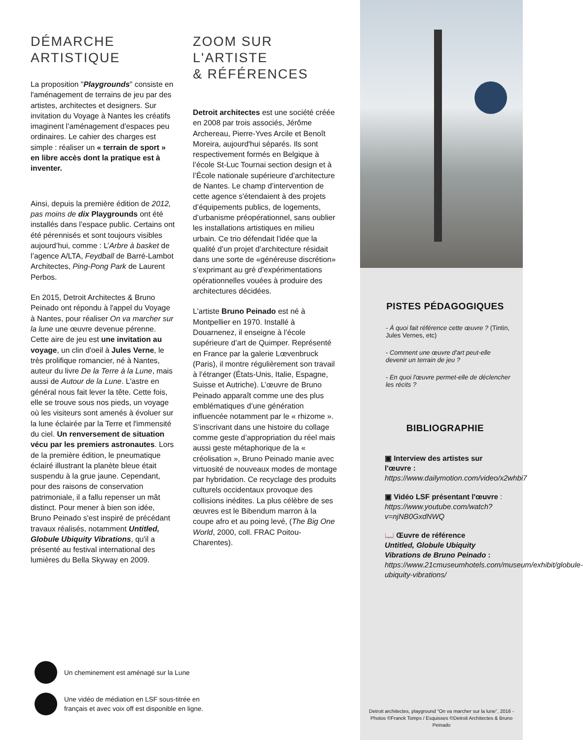DÉMARCHE
ARTISTIQUE
La proposition "Playgrounds" consiste en l'aménagement de terrains de jeu par des artistes, architectes et designers. Sur invitation du Voyage à Nantes les créatifs imaginent l’aménagement d'espaces peu ordinaires. Le cahier des charges est simple : réaliser un « terrain de sport » en libre accès dont la pratique est à inventer.
Ainsi, depuis la première édition de 2012, pas moins de dix Playgrounds ont été installés dans l’espace public. Certains ont été pérennisés et sont toujours visibles aujourd’hui, comme : L’Arbre à basket de l’agence A/LTA, Feydball de Barré-Lambot Architectes, Ping-Pong Park de Laurent Perbos.
En 2015, Detroit Architectes & Bruno Peinado ont répondu à l'appel du Voyage à Nantes, pour réaliser On va marcher sur la lune une œuvre devenue pérenne. Cette aire de jeu est une invitation au voyage, un clin d'oeil à Jules Verne, le très prolifique romancier, né à Nantes, auteur du livre De la Terre à la Lune, mais aussi de Autour de la Lune. L'astre en général nous fait lever la tête. Cette fois, elle se trouve sous nos pieds, un voyage où les visiteurs sont amenés à évoluer sur la lune éclairée par la Terre et l'immensité du ciel. Un renversement de situation vécu par les premiers astronautes. Lors de la première édition, le pneumatique éclairé illustrant la planète bleue était suspendu à la grue jaune. Cependant, pour des raisons de conservation patrimoniale, il a fallu repenser un mât distinct. Pour mener à bien son idée, Bruno Peinado s'est inspiré de précédant travaux réalisés, notamment Untitled, Globule Ubiquity Vibrations, qu'il a présenté au festival international des lumières du Bella Skyway en 2009.
ZOOM SUR
L'ARTISTE
& RÉFÉRENCES
Detroit architectes est une société créée en 2008 par trois associés, Jérôme Archereau, Pierre-Yves Arcile et Benoît Moreira, aujourd'hui séparés. Ils sont respectivement formés en Belgique à l’école St-Luc Tournai section design et à l’École nationale supérieure d’architecture de Nantes. Le champ d’intervention de cette agence s'étendaient à des projets d’équipements publics, de logements, d’urbanisme préopérationnel, sans oublier les installations artistiques en milieu urbain. Ce trio défendait l'idée que la qualité d’un projet d’architecture résidait dans une sorte de «généreuse discrétion» s’exprimant au gré d’expérimentations opérationnelles vouées à produire des architectures décidées.
L'artiste Bruno Peinado est né à Montpellier en 1970. Installé à Douarnenez, il enseigne à l’école supérieure d’art de Quimper. Représenté en France par la galerie Lœvenbruck (Paris), il montre régulièrement son travail à l’étranger (États-Unis, Italie, Espagne, Suisse et Autriche). L’œuvre de Bruno Peinado apparaît comme une des plus emblématiques d’une génération influencée notamment par le « rhizome ». S’inscrivant dans une histoire du collage comme geste d’appropriation du réel mais aussi geste métaphorique de la « créolisation », Bruno Peinado manie avec virtuosité de nouveaux modes de montage par hybridation. Ce recyclage des produits culturels occidentaux provoque des collisions inédites. La plus célèbre de ses œuvres est le Bibendum marron à la coupe afro et au poing levé, (The Big One World, 2000, coll. FRAC Poitou-Charentes).
PISTES PÉDAGOGIQUES
- À quoi fait référence cette œuvre ? (Tintin, Jules Vernes, etc)
- Comment une œuvre d'art peut-elle devenir un terrain de jeu ?
- En quoi l'œuvre permet-elle de déclencher les récits ?
BIBLIOGRAPHIE
▣ Interview des artistes sur l'œuvre :
https://www.dailymotion.com/video/x2whbi7
▣ Vidéo LSF présentant l'œuvre :
https://www.youtube.com/watch?v=njNB0GxdNWQ
📖 Œuvre de référence
Untitled, Globule Ubiquity Vibrations de Bruno Peinado :
https://www.21cmuseumhotels.com/museum/exhibit/globule-ubiquity-vibrations/
Un cheminement est aménagé sur la Lune
Une vidéo de médiation en LSF sous-titrée en
français et avec voix off est disponible en ligne.
Detroit architectes, playground “On va marcher sur la lune”, 2016 - Photos ©Franck Tomps / Esquisses ©Detroit Architectes & Bruno Peinado